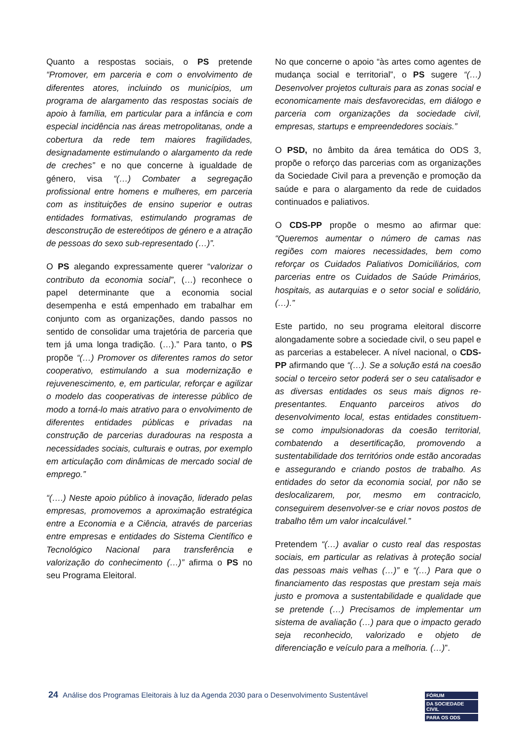Quanto a respostas sociais, o PS pretende “Promover, em parceria e com o envolvimento de diferentes atores, incluindo os municípios, um programa de alargamento das respostas sociais de apoio à família, em particular para a infância e com especial incidência nas áreas metropolitanas, onde a cobertura da rede tem maiores fragilidades, designadamente estimulando o alargamento da rede de creches” e no que concerne à igualdade de género, visa “(…) Combater a segregação profissional entre homens e mulheres, em parceria com as instituições de ensino superior e outras entidades formativas, estimulando programas de desconstrução de estereótipos de género e a atração de pessoas do sexo sub-representado (…)”.
O PS alegando expressamente querer “valorizar o contributo da economia social”, (…) reconhece o papel determinante que a economia social desempenha e está empenhado em trabalhar em conjunto com as organizações, dando passos no sentido de consolidar uma trajetória de parceria que tem já uma longa tradição. (…).” Para tanto, o PS propõe “(…) Promover os diferentes ramos do setor cooperativo, estimulando a sua modernização e rejuvenescimento, e, em particular, reforçar e agilizar o modelo das cooperativas de interesse público de modo a torná-lo mais atrativo para o envolvimento de diferentes entidades públicas e privadas na construção de parcerias duradouras na resposta a necessidades sociais, culturais e outras, por exemplo em articulação com dinâmicas de mercado social de emprego.”
“(….) Neste apoio público à inovação, liderado pelas empresas, promovemos a aproximação estratégica entre a Economia e a Ciência, através de parcerias entre empresas e entidades do Sistema Científico e Tecnológico Nacional para transferência e valorização do conhecimento (…)” afirma o PS no seu Programa Eleitoral.
No que concerne o apoio “às artes como agentes de mudança social e territorial”, o PS sugere “(…) Desenvolver projetos culturais para as zonas social e economicamente mais desfavorecidas, em diálogo e parceria com organizações da sociedade civil, empresas, startups e empreendedores sociais.”
O PSD, no âmbito da área temática do ODS 3, propõe o reforço das parcerias com as organizações da Sociedade Civil para a prevenção e promoção da saúde e para o alargamento da rede de cuidados continuados e paliativos.
O CDS-PP propõe o mesmo ao afirmar que: “Queremos aumentar o número de camas nas regiões com maiores necessidades, bem como reforçar os Cuidados Paliativos Domiciliários, com parcerias entre os Cuidados de Saúde Primários, hospitais, as autarquias e o setor social e solidário, (…).”
Este partido, no seu programa eleitoral discorre alongadamente sobre a sociedade civil, o seu papel e as parcerias a estabelecer. A nível nacional, o CDS-PP afirmando que “(…). Se a solução está na coesão social o terceiro setor poderá ser o seu catalisador e as diversas entidades os seus mais dignos re-presentantes. Enquanto parceiros ativos do desenvolvimento local, estas entidades constituem-se como impulsionadoras da coesão territorial, combatendo a desertificação, promovendo a sustentabilidade dos territórios onde estão ancoradas e assegurando e criando postos de trabalho. As entidades do setor da economia social, por não se deslocalizarem, por, mesmo em contraciclo, conseguirem desenvolver-se e criar novos postos de trabalho têm um valor incalculável.”
Pretendem “(…) avaliar o custo real das respostas sociais, em particular as relativas à proteção social das pessoas mais velhas (…)” e “(…) Para que o financiamento das respostas que prestam seja mais justo e promova a sustentabilidade e qualidade que se pretende (…) Precisamos de implementar um sistema de avaliação (…) para que o impacto gerado seja reconhecido, valorizado e objeto de diferenciação e veículo para a melhoria. (…)”.
24 Análise dos Programas Eleitorais à luz da Agenda 2030 para o Desenvolvimento Sustentável
FÓRUM
DA SOCIEDADE CIVIL
PARA OS ODS